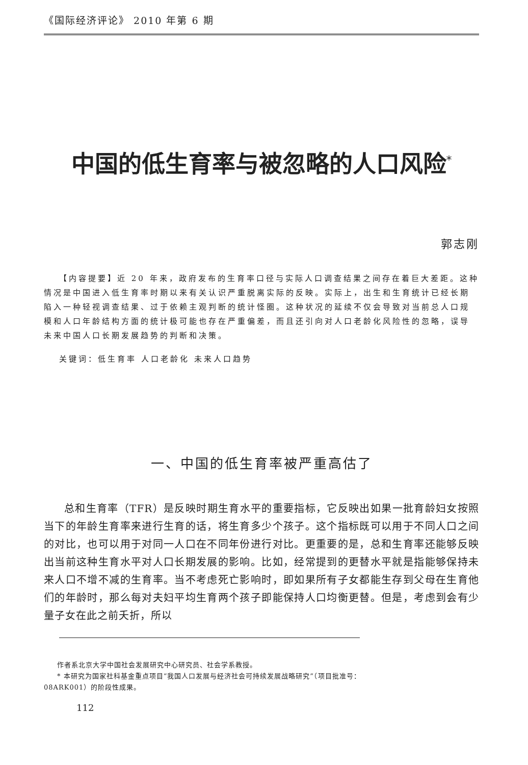《国际经济评论》 2010 年第 6 期
中国的低生育率与被忽略的人口风险<sup>*</sup>
郭志刚
【内容提要】近 20 年来，政府发布的生育率口径与实际人口调查结果之间存在着巨大差距。这种情况是中国进入低生育率时期以来有关认识严重脱离实际的反映。实际上，出生和生育统计已经长期陷入一种轻视调查结果、过于依赖主观判断的统计怪圈。这种状况的延续不仅会导致对当前总人口规模和人口年龄结构方面的统计极可能也存在严重偏差，而且还引向对人口老龄化风险性的忽略，误导未来中国人口长期发展趋势的判断和决策。
关键词：低生育率 人口老龄化 未来人口趋势
一、中国的低生育率被严重高估了
总和生育率（TFR）是反映时期生育水平的重要指标，它反映出如果一批育龄妇女按照当下的年龄生育率来进行生育的话，将生育多少个孩子。这个指标既可以用于不同人口之间的对比，也可以用于对同一人口在不同年份进行对比。更重要的是，总和生育率还能够反映出当前这种生育水平对人口长期发展的影响。比如，经常提到的更替水平就是指能够保持未来人口不增不减的生育率。当不考虑死亡影响时，即如果所有子女都能生存到父母在生育他们的年龄时，那么每对夫妇平均生育两个孩子即能保持人口均衡更替。但是，考虑到会有少量子女在此之前夭折，所以
作者系北京大学中国社会发展研究中心研究员、社会学系教授。
* 本研究为国家社科基金重点项目“我国人口发展与经济社会可持续发展战略研究”（项目批准号：
08ARK001）的阶段性成果。
112